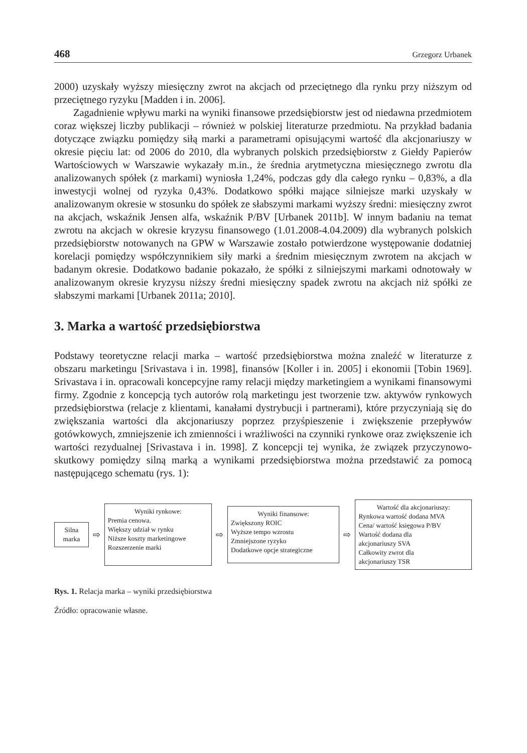468 Grzegorz Urbanek
2000) uzyskały wyższy miesięczny zwrot na akcjach od przeciętnego dla rynku przy niższym od przeciętnego ryzyku [Madden i in. 2006].
Zagadnienie wpływu marki na wyniki finansowe przedsiębiorstw jest od niedawna przedmiotem coraz większej liczby publikacji – również w polskiej literaturze przedmiotu. Na przykład badania dotyczące związku pomiędzy siłą marki a parametrami opisującymi wartość dla akcjonariuszy w okresie pięciu lat: od 2006 do 2010, dla wybranych polskich przedsiębiorstw z Giełdy Papierów Wartościowych w Warszawie wykazały m.in., że średnia arytmetyczna miesięcznego zwrotu dla analizowanych spółek (z markami) wyniosła 1,24%, podczas gdy dla całego rynku – 0,83%, a dla inwestycji wolnej od ryzyka 0,43%. Dodatkowo spółki mające silniejsze marki uzyskały w analizowanym okresie w stosunku do spółek ze słabszymi markami wyższy średni: miesięczny zwrot na akcjach, wskaźnik Jensen alfa, wskaźnik P/BV [Urbanek 2011b]. W innym badaniu na temat zwrotu na akcjach w okresie kryzysu finansowego (1.01.2008-4.04.2009) dla wybranych polskich przedsiębiorstw notowanych na GPW w Warszawie zostało potwierdzone występowanie dodatniej korelacji pomiędzy współczynnikiem siły marki a średnim miesięcznym zwrotem na akcjach w badanym okresie. Dodatkowo badanie pokazało, że spółki z silniejszymi markami odnotowały w analizowanym okresie kryzysu niższy średni miesięczny spadek zwrotu na akcjach niż spółki ze słabszymi markami [Urbanek 2011a; 2010].
3. Marka a wartość przedsiębiorstwa
Podstawy teoretyczne relacji marka – wartość przedsiębiorstwa można znaleźć w literaturze z obszaru marketingu [Srivastava i in. 1998], finansów [Koller i in. 2005] i ekonomii [Tobin 1969]. Srivastava i in. opracowali koncepcyjne ramy relacji między marketingiem a wynikami finansowymi firmy. Zgodnie z koncepcją tych autorów rolą marketingu jest tworzenie tzw. aktywów rynkowych przedsiębiorstwa (relacje z klientami, kanałami dystrybucji i partnerami), które przyczyniają się do zwiększania wartości dla akcjonariuszy poprzez przyśpieszenie i zwiększenie przepływów gotówkowych, zmniejszenie ich zmienności i wrażliwości na czynniki rynkowe oraz zwiększenie ich wartości rezydualnej [Srivastava i in. 1998]. Z koncepcji tej wynika, że związek przyczynowo-skutkowy pomiędzy silną marką a wynikami przedsiębiorstwa można przedstawić za pomocą następującego schematu (rys. 1):
Silna marka
⇨
Wyniki rynkowe:
Premia cenowa.
Większy udział w rynku
Niższe koszty marketingowe
Rozszerzenie marki
⇨
Wyniki finansowe:
Zwiększony ROIC
Wyższe tempo wzrostu
Zmniejszone ryzyko
Dodatkowe opcje strategiczne
⇨
Wartość dla akcjonariuszy:
Rynkowa wartość dodana MVA
Cena/ wartość księgowa P/BV
Wartość dodana dla
akcjonariuszy SVA
Całkowity zwrot dla
akcjonariuszy TSR
Rys. 1. Relacja marka – wyniki przedsiębiorstwa
Źródło: opracowanie własne.